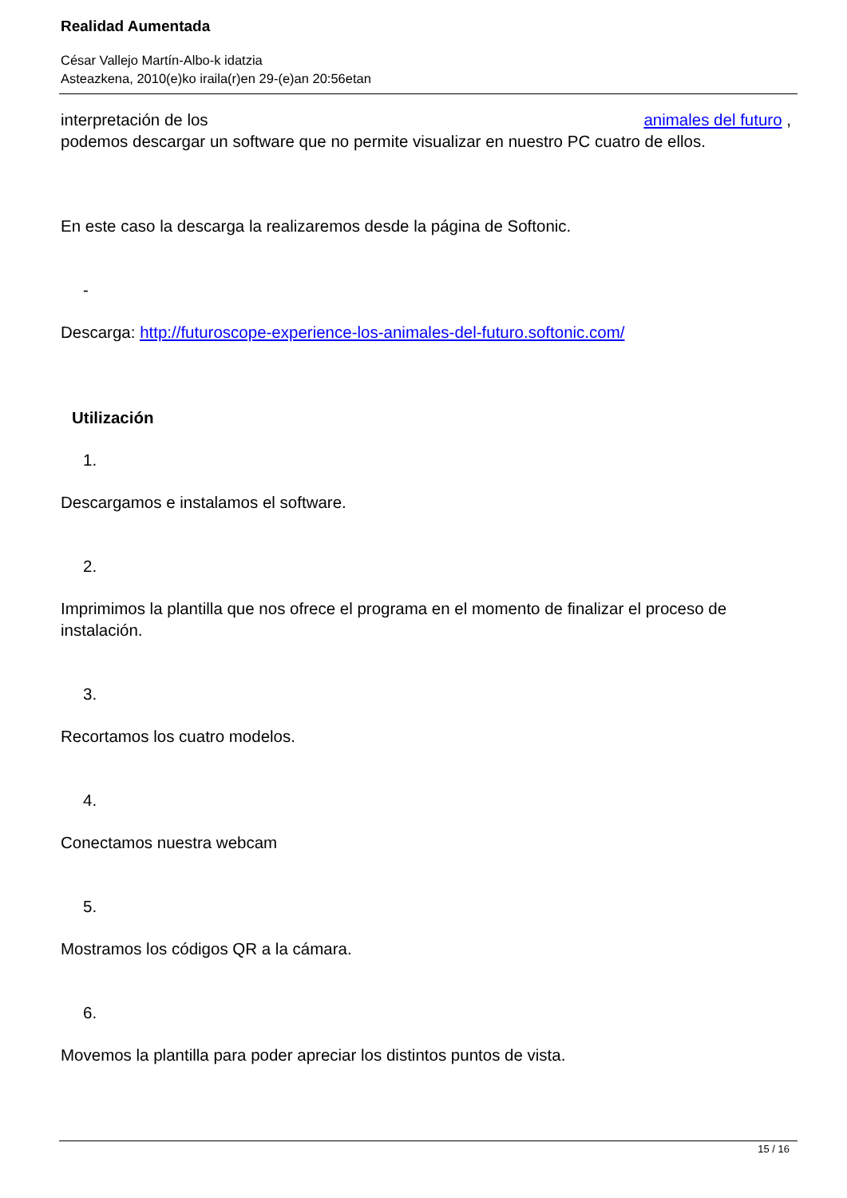Realidad Aumentada
César Vallejo Martín-Albo-k idatzia
Asteazkena, 2010(e)ko iraila(r)en 29-(e)an 20:56etan
interpretación de los animales del futuro ,
podemos descargar un software que no permite visualizar en nuestro PC cuatro de ellos.
En este caso la descarga la realizaremos desde la página de Softonic.
-
Descarga: http://futuroscope-experience-los-animales-del-futuro.softonic.com/
Utilización
1.
Descargamos e instalamos el software.
2.
Imprimimos la plantilla que nos ofrece el programa en el momento de finalizar el proceso de instalación.
3.
Recortamos los cuatro modelos.
4.
Conectamos nuestra webcam
5.
Mostramos los códigos QR a la cámara.
6.
Movemos la plantilla para poder apreciar los distintos puntos de vista.
15 / 16